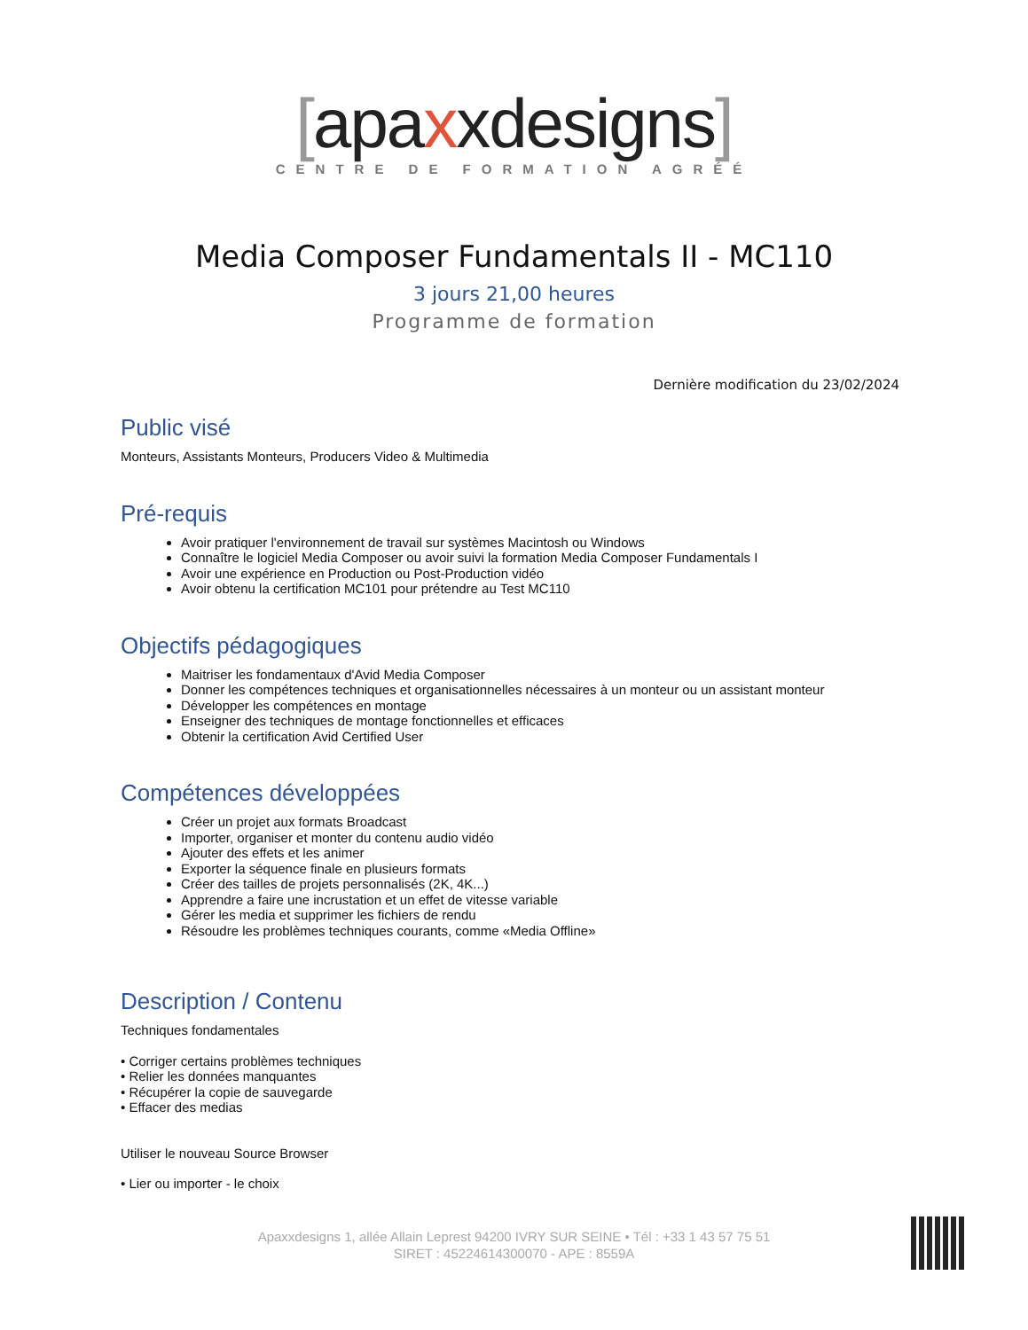[apaxxdesigns]
CENTRE DE FORMATION AGRÉÉ
Media Composer Fundamentals II - MC110
3 jours 21,00 heures
Programme de formation
Dernière modification du 23/02/2024
Public visé
Monteurs, Assistants Monteurs, Producers Video & Multimedia
Pré-requis
Avoir pratiquer l'environnement de travail sur systèmes Macintosh ou Windows
Connaître le logiciel Media Composer ou avoir suivi la formation Media Composer Fundamentals I
Avoir une expérience en Production ou Post-Production vidéo
Avoir obtenu la certification MC101 pour prétendre au Test MC110
Objectifs pédagogiques
Maitriser les fondamentaux d'Avid Media Composer
Donner les compétences techniques et organisationnelles nécessaires à un monteur ou un assistant monteur
Développer les compétences en montage
Enseigner des techniques de montage fonctionnelles et efficaces
Obtenir la certification Avid Certified User
Compétences développées
Créer un projet aux formats Broadcast
Importer, organiser et monter du contenu audio vidéo
Ajouter des effets et les animer
Exporter la séquence finale en plusieurs formats
Créer des tailles de projets personnalisés (2K, 4K...)
Apprendre a faire une incrustation et un effet de vitesse variable
Gérer les media et supprimer les fichiers de rendu
Résoudre les problèmes techniques courants, comme «Media Offline»
Description / Contenu
Techniques fondamentales
• Corriger certains problèmes techniques
• Relier les données manquantes
• Récupérer la copie de sauvegarde
• Effacer des medias
Utiliser le nouveau Source Browser
• Lier ou importer - le choix
Apaxxdesigns 1, allée Allain Leprest 94200 IVRY SUR SEINE • Tél : +33 1 43 57 75 51
SIRET : 45224614300070 - APE : 8559A